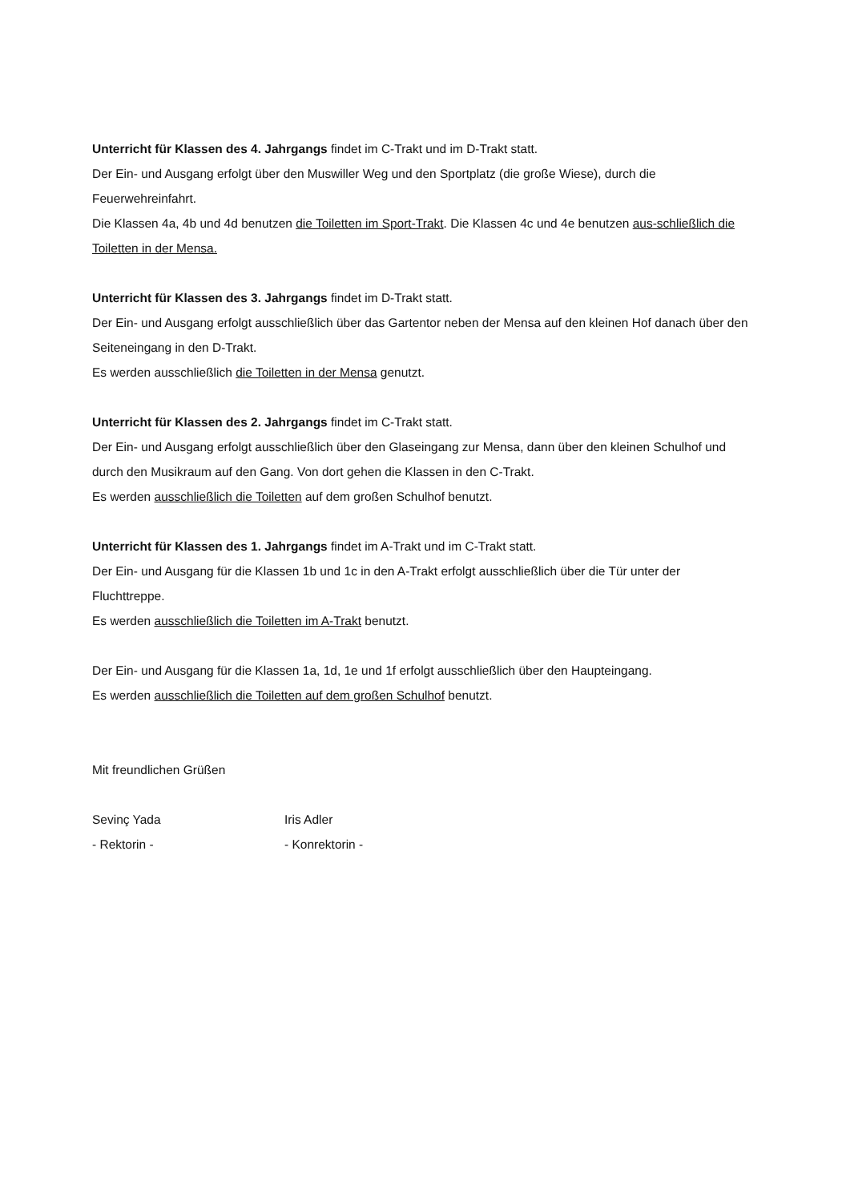Unterricht für Klassen des 4. Jahrgangs findet im C-Trakt und im D-Trakt statt.
Der Ein- und Ausgang erfolgt über den Muswiller Weg und den Sportplatz (die große Wiese), durch die Feuerwehreinfahrt.
Die Klassen 4a, 4b und 4d benutzen die Toiletten im Sport-Trakt. Die Klassen 4c und 4e benutzen aus-schließlich die Toiletten in der Mensa.
Unterricht für Klassen des 3. Jahrgangs findet im D-Trakt statt.
Der Ein- und Ausgang erfolgt ausschließlich über das Gartentor neben der Mensa auf den kleinen Hof danach über den Seiteneingang in den D-Trakt.
Es werden ausschließlich die Toiletten in der Mensa genutzt.
Unterricht für Klassen des 2. Jahrgangs findet im C-Trakt statt.
Der Ein- und Ausgang erfolgt ausschließlich über den Glaseingang zur Mensa, dann über den kleinen Schulhof und durch den Musikraum auf den Gang. Von dort gehen die Klassen in den C-Trakt.
Es werden ausschließlich die Toiletten auf dem großen Schulhof benutzt.
Unterricht für Klassen des 1. Jahrgangs findet im A-Trakt und im C-Trakt statt.
Der Ein- und Ausgang für die Klassen 1b und 1c in den A-Trakt erfolgt ausschließlich über die Tür unter der Fluchttreppe.
Es werden ausschließlich die Toiletten im A-Trakt benutzt.
Der Ein- und Ausgang für die Klassen 1a, 1d, 1e und 1f erfolgt ausschließlich über den Haupteingang.
Es werden ausschließlich die Toiletten auf dem großen Schulhof benutzt.
Mit freundlichen Grüßen
Sevinç Yada
- Rektorin -
Iris Adler
- Konrektorin -